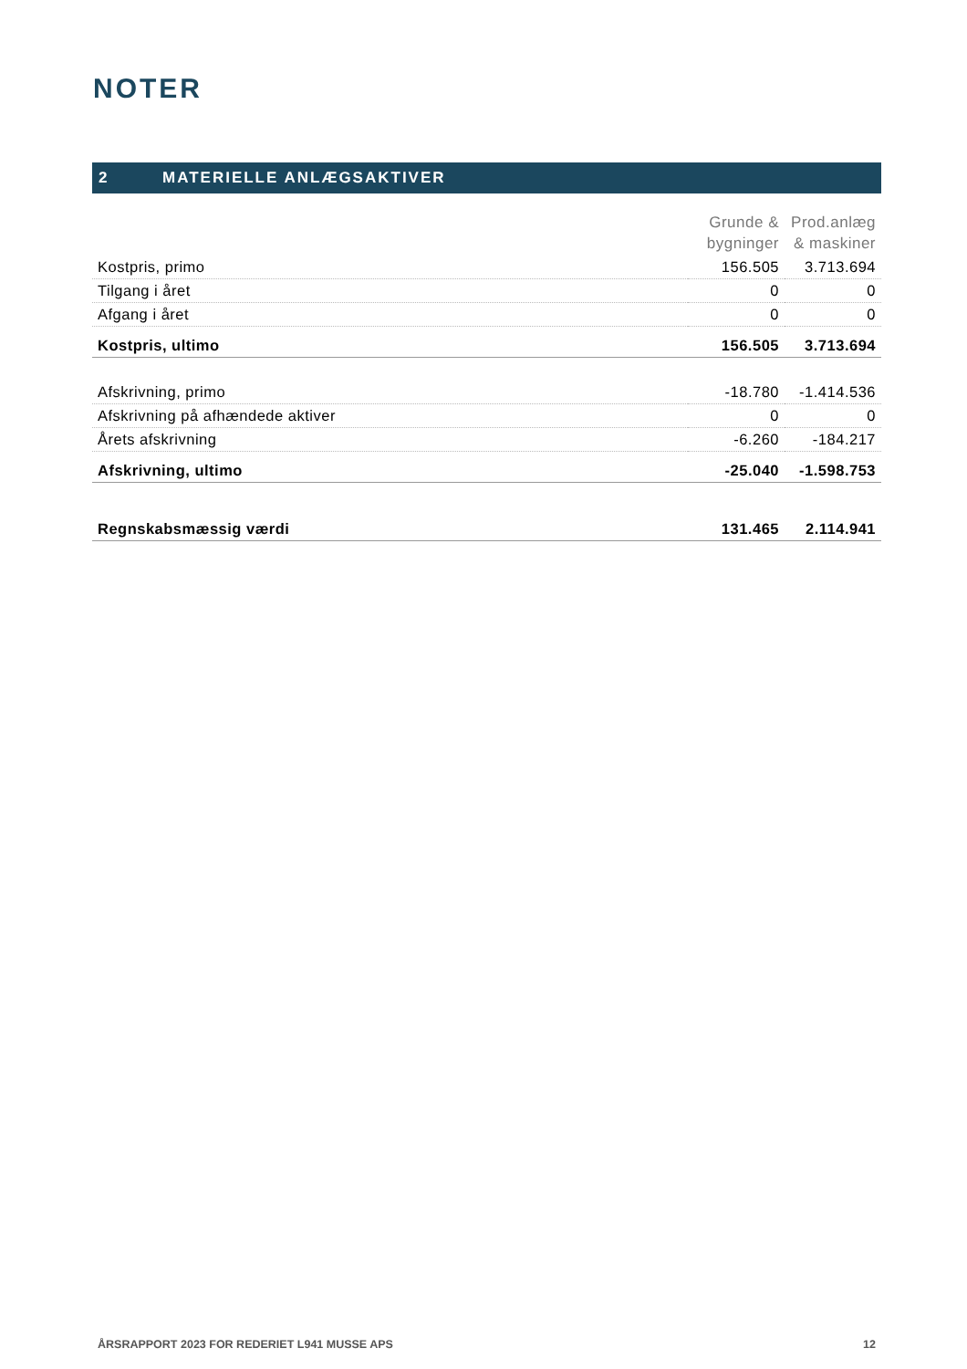NOTER
2 MATERIELLE ANLÆGSAKTIVER
| | Grunde & bygninger | Prod.anlæg & maskiner |
| Kostpris, primo | 156.505 | 3.713.694 |
| Tilgang i året | 0 | 0 |
| Afgang i året | 0 | 0 |
| Kostpris, ultimo | 156.505 | 3.713.694 |
| Afskrivning, primo | -18.780 | -1.414.536 |
| Afskrivning på afhændede aktiver | 0 | 0 |
| Årets afskrivning | -6.260 | -184.217 |
| Afskrivning, ultimo | -25.040 | -1.598.753 |
| Regnskabsmæssig værdi | 131.465 | 2.114.941 |
ÅRSRAPPORT 2023 FOR REDERIET L941 MUSSE APS 12